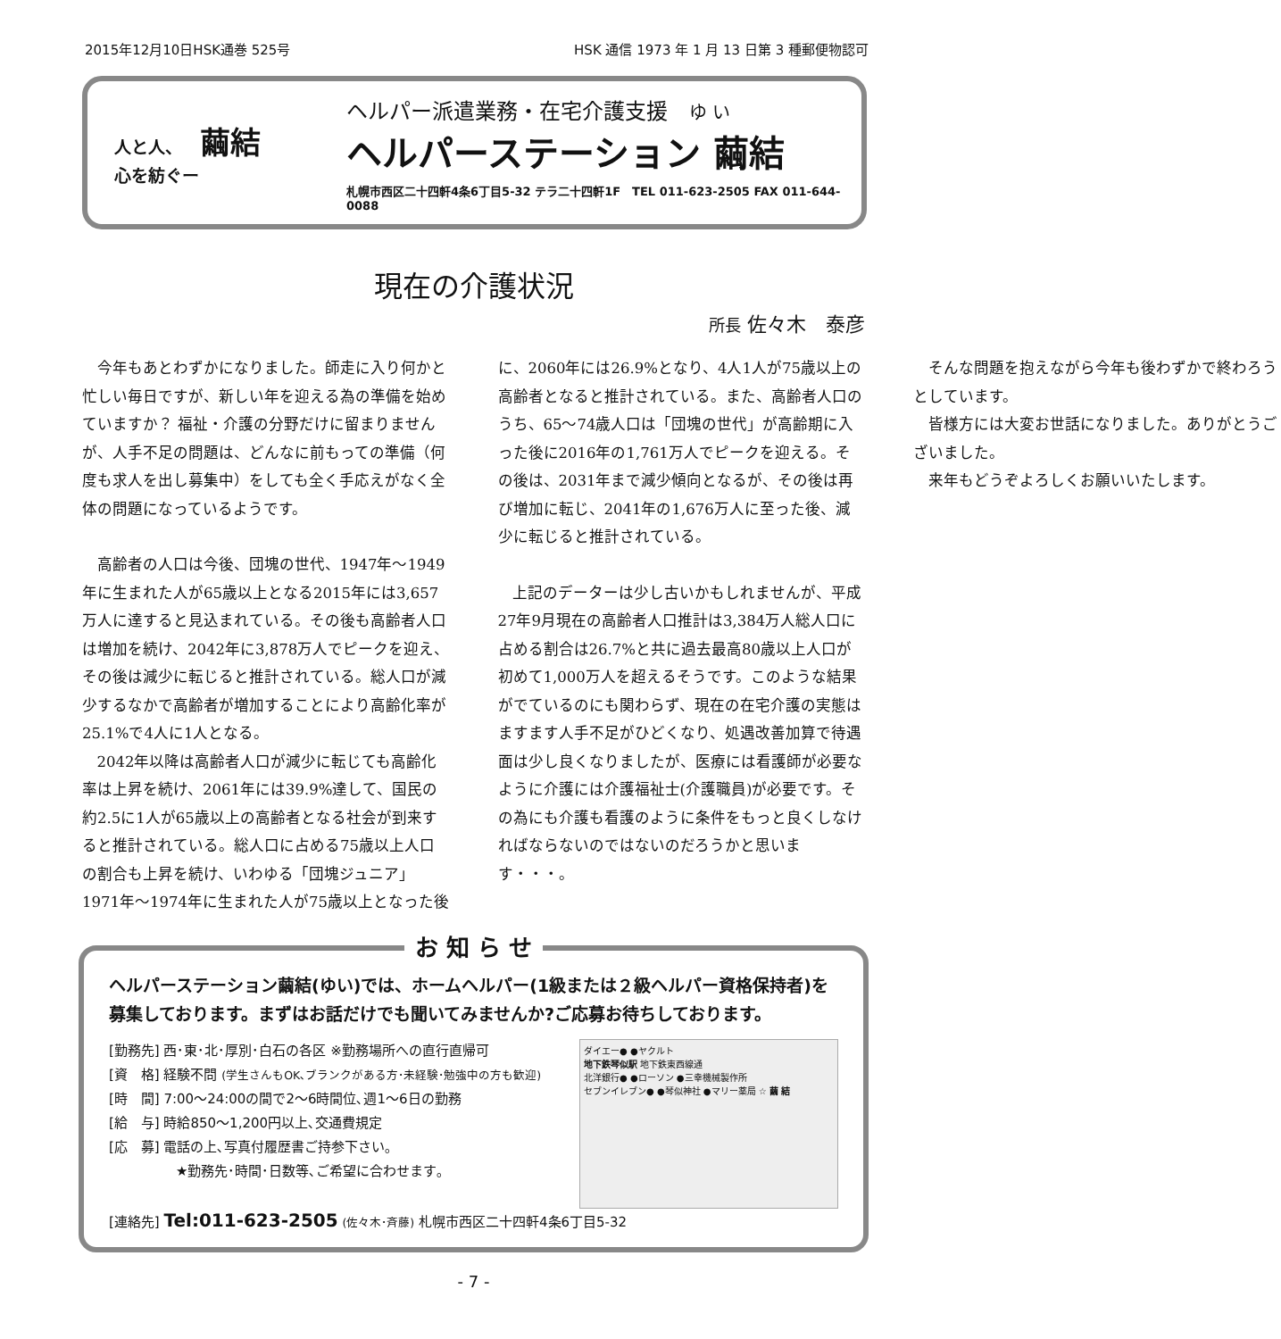2015年12月10日HSK通巻 525号 HSK 通信 1973 年 1 月 13 日第 3 種郵便物認可
人と人、 繭結
心を紡ぐー
ヘルパー派遣業務・在宅介護支援　ゆ い
ヘルパーステーション 繭結
札幌市西区二十四軒4条6丁目5-32 テラ二十四軒1F　TEL 011-623-2505 FAX 011-644-0088
現在の介護状況
所長 佐々木　泰彦
今年もあとわずかになりました。師走に入り何かと忙しい毎日ですが、新しい年を迎える為の準備を始めていますか？ 福祉・介護の分野だけに留まりませんが、人手不足の問題は、どんなに前もっての準備（何度も求人を出し募集中）をしても全く手応えがなく全体の問題になっているようです。
高齢者の人口は今後、団塊の世代、1947年～1949年に生まれた人が65歳以上となる2015年には3,657万人に達すると見込まれている。その後も高齢者人口は増加を続け、2042年に3,878万人でピークを迎え、その後は減少に転じると推計されている。総人口が減少するなかで高齢者が増加することにより高齢化率が25.1%で4人に1人となる。
2042年以降は高齢者人口が減少に転じても高齢化率は上昇を続け、2061年には39.9%達して、国民の約2.5に1人が65歳以上の高齢者となる社会が到来すると推計されている。総人口に占める75歳以上人口の割合も上昇を続け、いわゆる「団塊ジュニア」1971年～1974年に生まれた人が75歳以上となった後に、2060年には26.9%となり、4人1人が75歳以上の高齢者となると推計されている。また、高齢者人口のうち、65～74歳人口は「団塊の世代」が高齢期に入った後に2016年の1,761万人でピークを迎える。その後は、2031年まで減少傾向となるが、その後は再び増加に転じ、2041年の1,676万人に至った後、減少に転じると推計されている。
上記のデーターは少し古いかもしれませんが、平成27年9月現在の高齢者人口推計は3,384万人総人口に占める割合は26.7%と共に過去最高80歳以上人口が初めて1,000万人を超えるそうです。このような結果がでているのにも関わらず、現在の在宅介護の実態はますます人手不足がひどくなり、処遇改善加算で待遇面は少し良くなりましたが、医療には看護師が必要なように介護には介護福祉士(介護職員)が必要です。その為にも介護も看護のように条件をもっと良くしなければならないのではないのだろうかと思います・・・。
そんな問題を抱えながら今年も後わずかで終わろうとしています。
皆様方には大変お世話になりました。ありがとうございました。
来年もどうぞよろしくお願いいたします。
お 知 ら せ
ヘルパーステーション繭結(ゆい)では、ホームヘルパー(1級または２級ヘルパー資格保持者)を募集しております。まずはお話だけでも聞いてみませんか?ご応募お待ちしております。
[勤務先] 西･東･北･厚別･白石の各区 ※勤務場所への直行直帰可
[資　格] 経験不問 (学生さんもOK､ブランクがある方･未経験･勉強中の方も歓迎)
[時　間] 7:00～24:00の間で2～6時間位､週1～6日の勤務
[給　与] 時給850～1,200円以上､交通費規定
[応　募] 電話の上､写真付履歴書ご持参下さい｡
　　　　　★勤務先･時間･日数等､ご希望に合わせます｡
ダイエー● ●ヤクルト
地下鉄琴似駅 地下鉄東西線通
北洋銀行● ●ローソン ●三幸機械製作所
セブンイレブン● ●琴似神社 ●マリー薬局 ☆ 繭 結
[連絡先] Tel:011-623-2505 (佐々木･斉藤) 札幌市西区二十四軒4条6丁目5-32
- 7 -